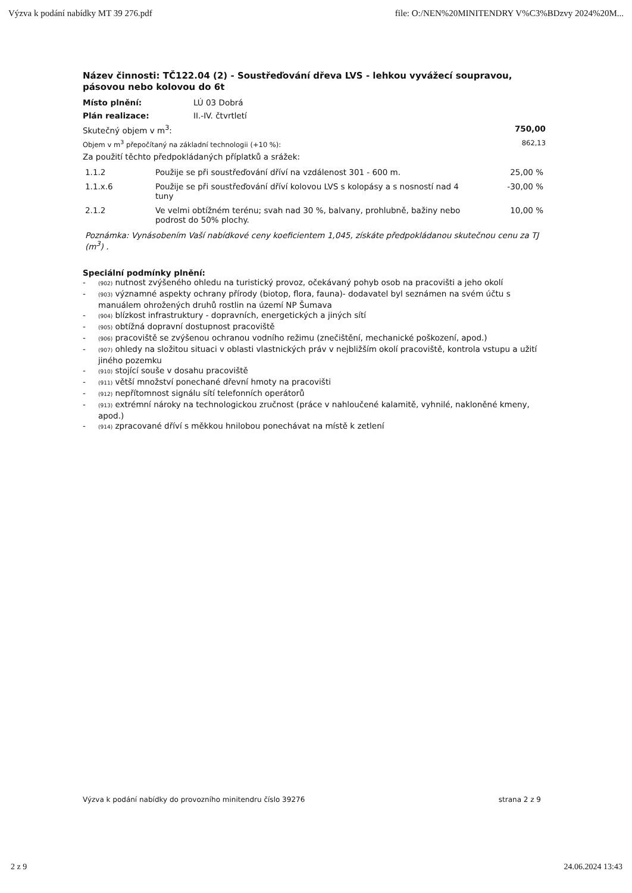Výzva k podání nabídky MT 39 276.pdf file: O:/NEN%20MINITENDRY V%C3%BDzvy 2024%20M...
Název činnosti: TČ122.04 (2) - Soustřeďování dřeva LVS - lehkou vyvážecí soupravou, pásovou nebo kolovou do 6t
Místo plnění: LÚ 03 Dobrá
Plán realizace: II.-IV. čtvrtletí
Skutečný objem v m<sup>3</sup>: 750,00
Objem v m<sup>3</sup> přepočítaný na základní technologii (+10 %): 862,13
Za použití těchto předpokládaných příplatků a srážek:
| 1.1.2 | Použije se při soustřeďování dříví na vzdálenost 301 - 600 m. | 25,00 % |
| 1.1.x.6 | Použije se při soustřeďování dříví kolovou LVS s kolopásy a s nosností nad 4 tuny | -30,00 % |
| 2.1.2 | Ve velmi obtížném terénu; svah nad 30 %, balvany, prohlubně, bažiny nebo podrost do 50% plochy. | 10,00 % |
Poznámka: Vynásobením Vaší nabídkové ceny koeficientem 1,045, získáte předpokládanou skutečnou cenu za TJ (m<sup>3</sup>) .
Speciální podmínky plnění:
- (902) nutnost zvýšeného ohledu na turistický provoz, očekávaný pohyb osob na pracovišti a jeho okolí
- (903) významné aspekty ochrany přírody (biotop, flora, fauna)- dodavatel byl seznámen na svém účtu s manuálem ohrožených druhů rostlin na území NP Šumava
- (904) blízkost infrastruktury - dopravních, energetických a jiných sítí
- (905) obtížná dopravní dostupnost pracoviště
- (906) pracoviště se zvýšenou ochranou vodního režimu (znečištění, mechanické poškození, apod.)
- (907) ohledy na složitou situaci v oblasti vlastnických práv v nejbližším okolí pracoviště, kontrola vstupu a užití jiného pozemku
- (910) stojící souše v dosahu pracoviště
- (911) větší množství ponechané dřevní hmoty na pracovišti
- (912) nepřítomnost signálu sítí telefonních operátorů
- (913) extrémní nároky na technologickou zručnost (práce v nahloučené kalamitě, vyhnilé, nakloněné kmeny, apod.)
- (914) zpracované dříví s měkkou hnilobou ponechávat na místě k zetlení
Výzva k podání nabídky do provozního minitendru číslo 39276 strana 2 z 9
2 z 9 24.06.2024 13:43